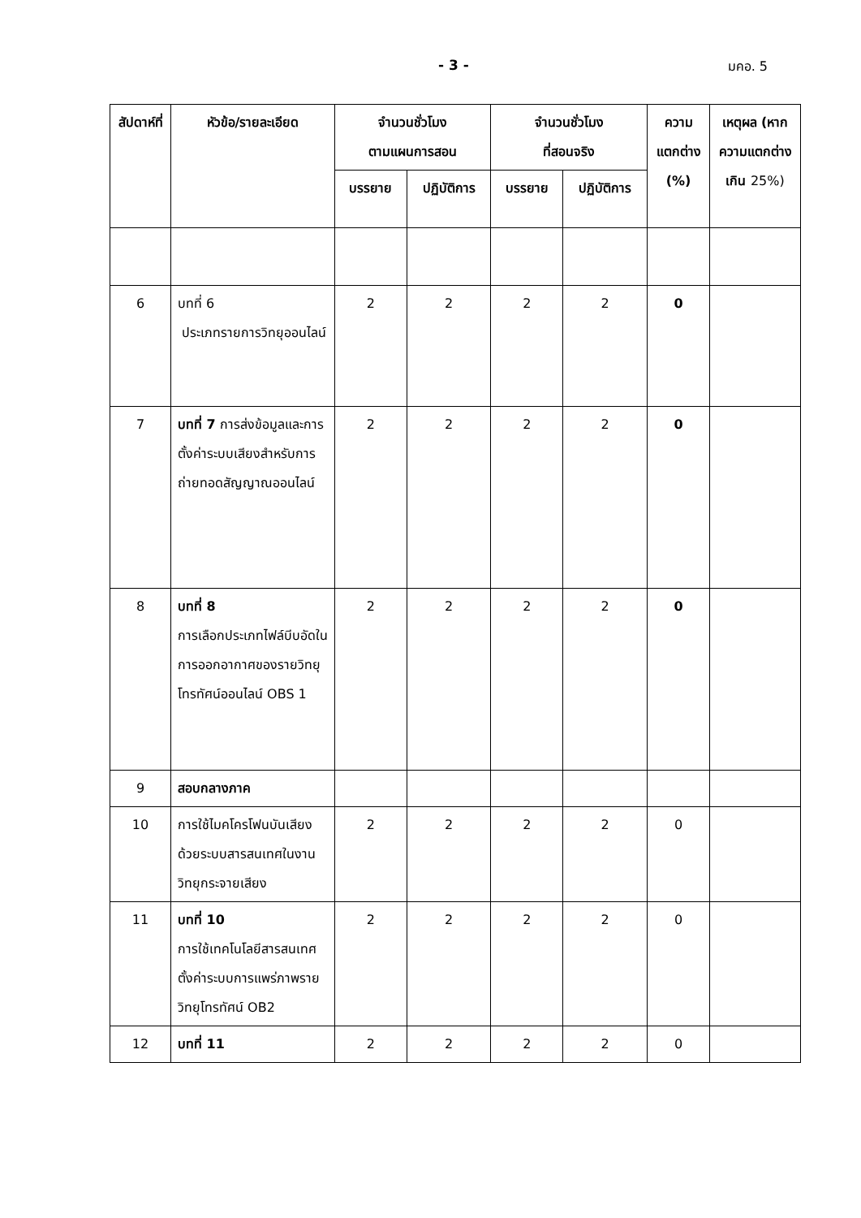- 3 - มคอ. 5
| สัปดาห์ที่ | หัวข้อ/รายละเอียด | จำนวนชั่วโมง ตามแผนการสอน | | จำนวนชั่วโมง ที่สอนจริง | | ความ แตกต่าง (%) | เหตุผล (หาก ความแตกต่างเกิน 25%) |
| --- | --- | --- | --- | --- | --- | --- | --- |
| | | บรรยาย | ปฏิบัติการ | บรรยาย | ปฏิบัติการ | | |
| 6 | บทที่ 6 ประเภทรายการวิทยุออนไลน์ | 2 | 2 | 2 | 2 | 0 | |
| 7 | บทที่ 7 การส่งข้อมูลและการตั้งค่าระบบเสียงสำหรับการถ่ายทอดสัญญาณออนไลน์ | 2 | 2 | 2 | 2 | 0 | |
| 8 | บทที่ 8 การเลือกประเภทไฟล์บีบอัดในการออกอากาศของรายวิทยุโทรทัศน์ออนไลน์ OBS 1 | 2 | 2 | 2 | 2 | 0 | |
| 9 | สอบกลางภาค | | | | | | |
| 10 | การใช้ไมคโครโฟนบันเสียงด้วยระบบสารสนเทศในงานวิทยุกระจายเสียง | 2 | 2 | 2 | 2 | 0 | |
| 11 | บทที่ 10 การใช้เทคโนโลยีสารสนเทศตั้งค่าระบบการแพร่ภาพรายวิทยุโทรทัศน์ OB2 | 2 | 2 | 2 | 2 | 0 | |
| 12 | บทที่ 11 | 2 | 2 | 2 | 2 | 0 | |